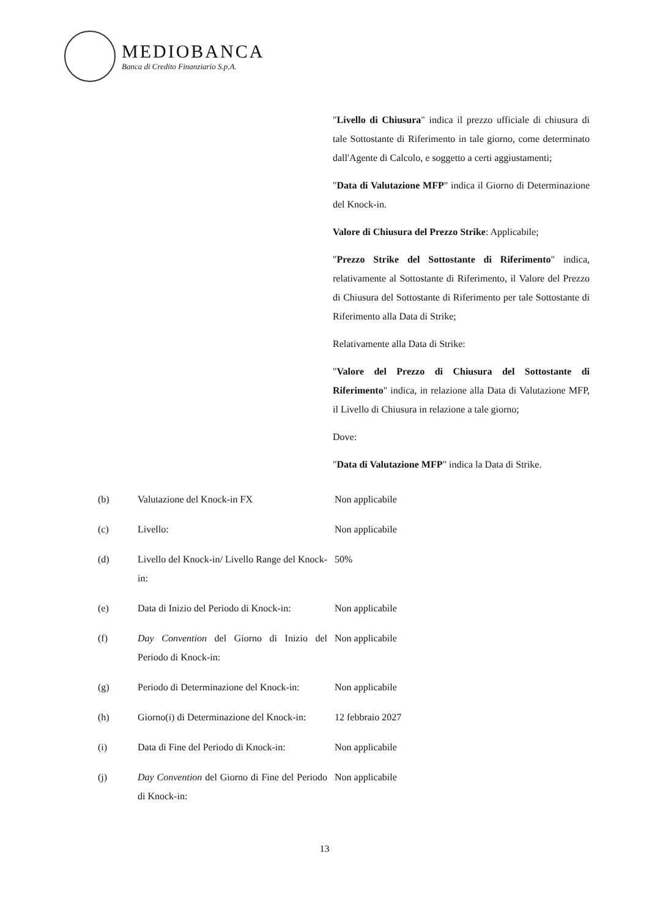MEDIOBANCA
Banca di Credito Finanziario S.p.A.
"Livello di Chiusura" indica il prezzo ufficiale di chiusura di tale Sottostante di Riferimento in tale giorno, come determinato dall'Agente di Calcolo, e soggetto a certi aggiustamenti;
"Data di Valutazione MFP" indica il Giorno di Determinazione del Knock-in.
Valore di Chiusura del Prezzo Strike: Applicabile;
"Prezzo Strike del Sottostante di Riferimento" indica, relativamente al Sottostante di Riferimento, il Valore del Prezzo di Chiusura del Sottostante di Riferimento per tale Sottostante di Riferimento alla Data di Strike;
Relativamente alla Data di Strike:
"Valore del Prezzo di Chiusura del Sottostante di Riferimento" indica, in relazione alla Data di Valutazione MFP, il Livello di Chiusura in relazione a tale giorno;
Dove:
"Data di Valutazione MFP" indica la Data di Strike.
| (b) | Valutazione del Knock-in FX | Non applicabile |
| (c) | Livello: | Non applicabile |
| (d) | Livello del Knock-in/ Livello Range del Knock-in: | 50% |
| (e) | Data di Inizio del Periodo di Knock-in: | Non applicabile |
| (f) | Day Convention del Giorno di Inizio del Periodo di Knock-in: | Non applicabile |
| (g) | Periodo di Determinazione del Knock-in: | Non applicabile |
| (h) | Giorno(i) di Determinazione del Knock-in: | 12 febbraio 2027 |
| (i) | Data di Fine del Periodo di Knock-in: | Non applicabile |
| (j) | Day Convention del Giorno di Fine del Periodo di Knock-in: | Non applicabile |
13